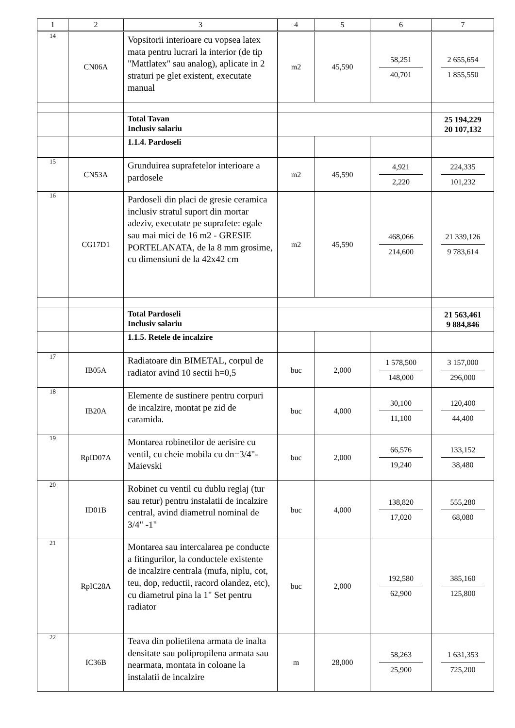| 1 | 2 | 3 | 4 | 5 | 6 | 7 |
| --- | --- | --- | --- | --- | --- | --- |
| 14 | CN06A | Vopsitorii interioare cu vopsea latex mata pentru lucrari la interior (de tip "Mattlatex" sau analog), aplicate in 2 straturi pe glet existent, executate manual | m2 | 45,590 | 58,251 40,701 | 2 655,654 1 855,550 |
| | | Total Tavan Inclusiv salariu | | | | 25 194,229 20 107,132 |
| | | 1.1.4. Pardoseli | | | | |
| 15 | CN53A | Grunduirea suprafetelor interioare a pardosele | m2 | 45,590 | 4,921 2,220 | 224,335 101,232 |
| 16 | CG17D1 | Pardoseli din placi de gresie ceramica inclusiv stratul suport din mortar adeziv, executate pe suprafete: egale sau mai mici de 16 m2 - GRESIE PORTELANATA, de la 8 mm grosime, cu dimensiuni de la 42x42 cm | m2 | 45,590 | 468,066 214,600 | 21 339,126 9 783,614 |
| | | Total Pardoseli Inclusiv salariu | | | | 21 563,461 9 884,846 |
| | | 1.1.5. Retele de incalzire | | | | |
| 17 | IB05A | Radiatoare din BIMETAL, corpul de radiator avind 10 sectii h=0,5 | buc | 2,000 | 1 578,500 148,000 | 3 157,000 296,000 |
| 18 | IB20A | Elemente de sustinere pentru corpuri de incalzire, montat pe zid de caramida. | buc | 4,000 | 30,100 11,100 | 120,400 44,400 |
| 19 | RpID07A | Montarea robinetilor de aerisire cu ventil, cu cheie mobila cu dn=3/4"-Maievski | buc | 2,000 | 66,576 19,240 | 133,152 38,480 |
| 20 | ID01B | Robinet cu ventil cu dublu reglaj (tur sau retur) pentru instalatii de incalzire central, avind diametrul nominal de 3/4" -1" | buc | 4,000 | 138,820 17,020 | 555,280 68,080 |
| 21 | RpIC28A | Montarea sau intercalarea pe conducte a fitingurilor, la conductele existente de incalzire centrala (mufa, niplu, cot, teu, dop, reductii, racord olandez, etc), cu diametrul pina la 1" Set pentru radiator | buc | 2,000 | 192,580 62,900 | 385,160 125,800 |
| 22 | IC36B | Teava din polietilena armata de inalta densitate sau polipropilena armata sau nearmata, montata in coloane la instalatii de incalzire | m | 28,000 | 58,263 25,900 | 1 631,353 725,200 |